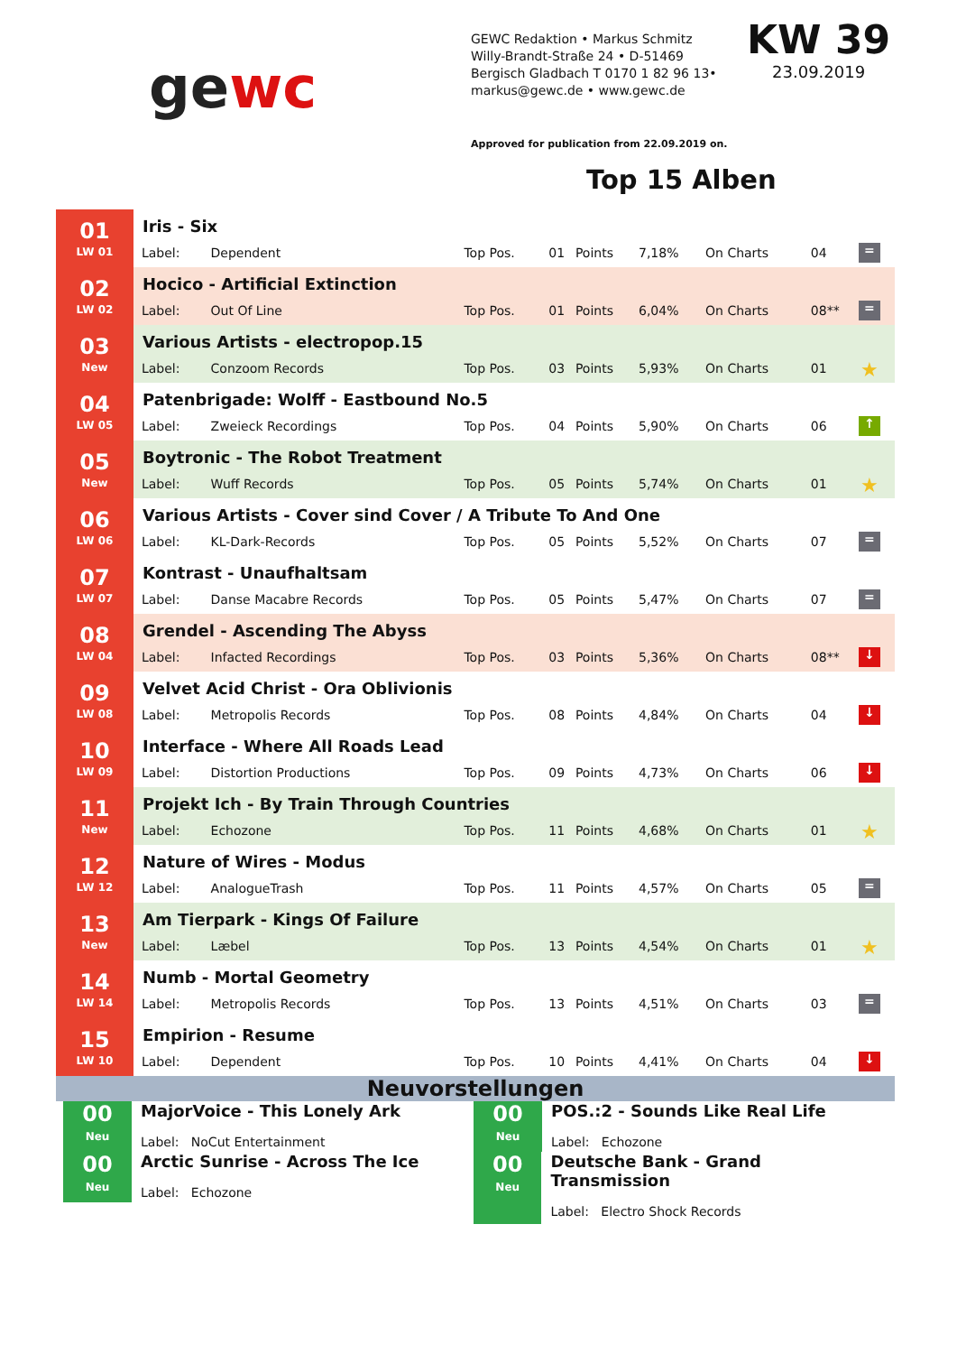gewc
GEWC Redaktion • Markus Schmitz
Willy-Brandt-Straße 24 • D-51469
Bergisch Gladbach T 0170 1 82 96 13•
markus@gewc.de • www.gewc.de
KW 39
23.09.2019
Approved for publication from 22.09.2019 on.
Top 15 Alben
| 01 LW 01 | Iris - Six | | | | | | | | |
| | Label: | Dependent | Top Pos. | 01 | Points | 7,18% | On Charts | 04 | = |
| 02 LW 02 | Hocico - Artificial Extinction | | | | | | | | |
| | Label: | Out Of Line | Top Pos. | 01 | Points | 6,04% | On Charts | 08** | = |
| 03 New | Various Artists - electropop.15 | | | | | | | | |
| | Label: | Conzoom Records | Top Pos. | 03 | Points | 5,93% | On Charts | 01 | ★ |
| 04 LW 05 | Patenbrigade: Wolff - Eastbound No.5 | | | | | | | | |
| | Label: | Zweieck Recordings | Top Pos. | 04 | Points | 5,90% | On Charts | 06 | ↑ |
| 05 New | Boytronic - The Robot Treatment | | | | | | | | |
| | Label: | Wuff Records | Top Pos. | 05 | Points | 5,74% | On Charts | 01 | ★ |
| 06 LW 06 | Various Artists - Cover sind Cover / A Tribute To And One | | | | | | | | |
| | Label: | KL-Dark-Records | Top Pos. | 05 | Points | 5,52% | On Charts | 07 | = |
| 07 LW 07 | Kontrast - Unaufhaltsam | | | | | | | | |
| | Label: | Danse Macabre Records | Top Pos. | 05 | Points | 5,47% | On Charts | 07 | = |
| 08 LW 04 | Grendel - Ascending The Abyss | | | | | | | | |
| | Label: | Infacted Recordings | Top Pos. | 03 | Points | 5,36% | On Charts | 08** | ↓ |
| 09 LW 08 | Velvet Acid Christ - Ora Oblivionis | | | | | | | | |
| | Label: | Metropolis Records | Top Pos. | 08 | Points | 4,84% | On Charts | 04 | ↓ |
| 10 LW 09 | Interface - Where All Roads Lead | | | | | | | | |
| | Label: | Distortion Productions | Top Pos. | 09 | Points | 4,73% | On Charts | 06 | ↓ |
| 11 New | Projekt Ich - By Train Through Countries | | | | | | | | |
| | Label: | Echozone | Top Pos. | 11 | Points | 4,68% | On Charts | 01 | ★ |
| 12 LW 12 | Nature of Wires - Modus | | | | | | | | |
| | Label: | AnalogueTrash | Top Pos. | 11 | Points | 4,57% | On Charts | 05 | = |
| 13 New | Am Tierpark - Kings Of Failure | | | | | | | | |
| | Label: | Læbel | Top Pos. | 13 | Points | 4,54% | On Charts | 01 | ★ |
| 14 LW 14 | Numb - Mortal Geometry | | | | | | | | |
| | Label: | Metropolis Records | Top Pos. | 13 | Points | 4,51% | On Charts | 03 | = |
| 15 LW 10 | Empirion - Resume | | | | | | | | |
| | Label: | Dependent | Top Pos. | 10 | Points | 4,41% | On Charts | 04 | ↓ |
Neuvorstellungen
00
Neu
MajorVoice - This Lonely Ark
Label: NoCut Entertainment
00
Neu
Arctic Sunrise - Across The Ice
Label: Echozone
00
Neu
POS.:2 - Sounds Like Real Life
Label: Echozone
00
Neu
Deutsche Bank - Grand Transmission
Label: Electro Shock Records